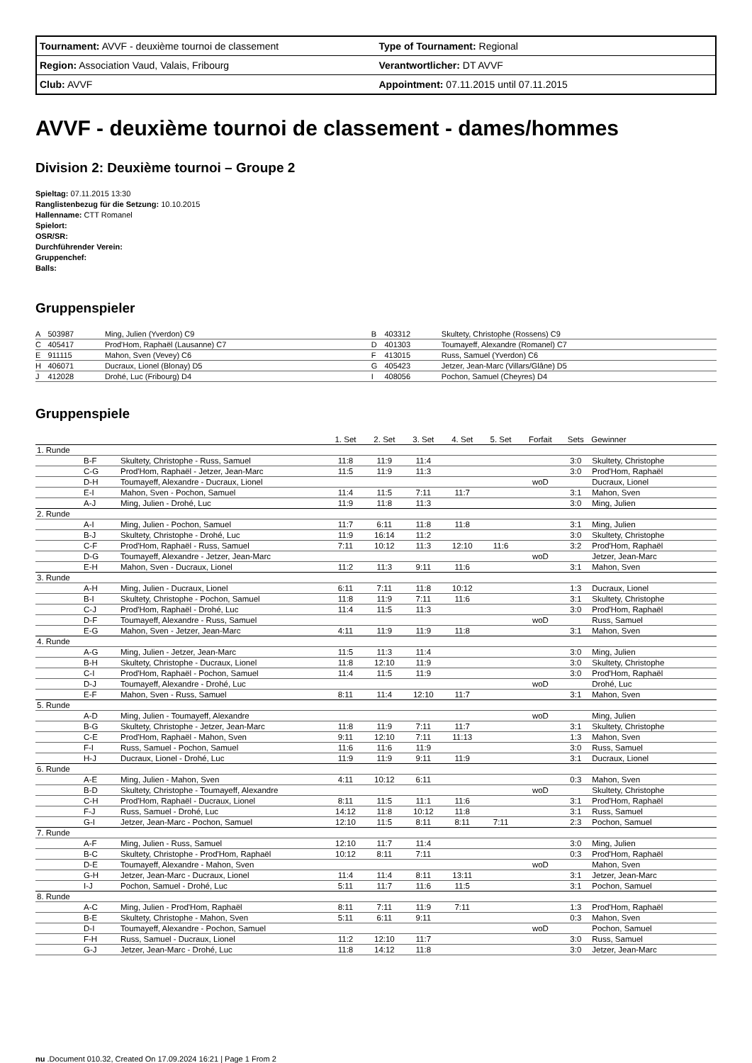| Tournament: AVVF - deuxième tournoi de classement | Type of Tournament: Regional |
| Region: Association Vaud, Valais, Fribourg | Verantwortlicher: DT AVVF |
| Club: AVVF | Appointment: 07.11.2015 until 07.11.2015 |
AVVF - deuxième tournoi de classement - dames/hommes
Division 2: Deuxième tournoi – Groupe 2
Spieltag: 07.11.2015 13:30
Ranglistenbezug für die Setzung: 10.10.2015
Hallenname: CTT Romanel
Spielort:
OSR/SR:
Durchführender Verein:
Gruppenchef:
Balls:
Gruppenspieler
| A | 503987 | Ming, Julien (Yverdon) C9 | B | 403312 | Skultety, Christophe (Rossens) C9 |
| C | 405417 | Prod'Hom, Raphaël (Lausanne) C7 | D | 401303 | Toumayeff, Alexandre (Romanel) C7 |
| E | 911115 | Mahon, Sven (Vevey) C6 | F | 413015 | Russ, Samuel (Yverdon) C6 |
| H | 406071 | Ducraux, Lionel (Blonay) D5 | G | 405423 | Jetzer, Jean-Marc (Villars/Glâne) D5 |
| J | 412028 | Drohé, Luc (Fribourg) D4 | I | 408056 | Pochon, Samuel (Cheyres) D4 |
Gruppenspiele
| | | | 1. Set | 2. Set | 3. Set | 4. Set | 5. Set | Forfait | Sets | Gewinner |
| --- | --- | --- | --- | --- | --- | --- | --- | --- | --- | --- |
| 1. Runde | | | | | | | | | | |
| | B-F | Skultety, Christophe - Russ, Samuel | 11:8 | 11:9 | 11:4 | | | | 3:0 | Skultety, Christophe |
| | C-G | Prod'Hom, Raphaël - Jetzer, Jean-Marc | 11:5 | 11:9 | 11:3 | | | | 3:0 | Prod'Hom, Raphaël |
| | D-H | Toumayeff, Alexandre - Ducraux, Lionel | | | | | | woD | | Ducraux, Lionel |
| | E-I | Mahon, Sven - Pochon, Samuel | 11:4 | 11:5 | 7:11 | 11:7 | | | 3:1 | Mahon, Sven |
| | A-J | Ming, Julien - Drohé, Luc | 11:9 | 11:8 | 11:3 | | | | 3:0 | Ming, Julien |
| 2. Runde | | | | | | | | | | |
| | A-I | Ming, Julien - Pochon, Samuel | 11:7 | 6:11 | 11:8 | 11:8 | | | 3:1 | Ming, Julien |
| | B-J | Skultety, Christophe - Drohé, Luc | 11:9 | 16:14 | 11:2 | | | | 3:0 | Skultety, Christophe |
| | C-F | Prod'Hom, Raphaël - Russ, Samuel | 7:11 | 10:12 | 11:3 | 12:10 | 11:6 | | 3:2 | Prod'Hom, Raphaël |
| | D-G | Toumayeff, Alexandre - Jetzer, Jean-Marc | | | | | | woD | | Jetzer, Jean-Marc |
| | E-H | Mahon, Sven - Ducraux, Lionel | 11:2 | 11:3 | 9:11 | 11:6 | | | 3:1 | Mahon, Sven |
| 3. Runde | | | | | | | | | | |
| | A-H | Ming, Julien - Ducraux, Lionel | 6:11 | 7:11 | 11:8 | 10:12 | | | 1:3 | Ducraux, Lionel |
| | B-I | Skultety, Christophe - Pochon, Samuel | 11:8 | 11:9 | 7:11 | 11:6 | | | 3:1 | Skultety, Christophe |
| | C-J | Prod'Hom, Raphaël - Drohé, Luc | 11:4 | 11:5 | 11:3 | | | | 3:0 | Prod'Hom, Raphaël |
| | D-F | Toumayeff, Alexandre - Russ, Samuel | | | | | | woD | | Russ, Samuel |
| | E-G | Mahon, Sven - Jetzer, Jean-Marc | 4:11 | 11:9 | 11:9 | 11:8 | | | 3:1 | Mahon, Sven |
| 4. Runde | | | | | | | | | | |
| | A-G | Ming, Julien - Jetzer, Jean-Marc | 11:5 | 11:3 | 11:4 | | | | 3:0 | Ming, Julien |
| | B-H | Skultety, Christophe - Ducraux, Lionel | 11:8 | 12:10 | 11:9 | | | | 3:0 | Skultety, Christophe |
| | C-I | Prod'Hom, Raphaël - Pochon, Samuel | 11:4 | 11:5 | 11:9 | | | | 3:0 | Prod'Hom, Raphaël |
| | D-J | Toumayeff, Alexandre - Drohé, Luc | | | | | | woD | | Drohé, Luc |
| | E-F | Mahon, Sven - Russ, Samuel | 8:11 | 11:4 | 12:10 | 11:7 | | | 3:1 | Mahon, Sven |
| 5. Runde | | | | | | | | | | |
| | A-D | Ming, Julien - Toumayeff, Alexandre | | | | | | woD | | Ming, Julien |
| | B-G | Skultety, Christophe - Jetzer, Jean-Marc | 11:8 | 11:9 | 7:11 | 11:7 | | | 3:1 | Skultety, Christophe |
| | C-E | Prod'Hom, Raphaël - Mahon, Sven | 9:11 | 12:10 | 7:11 | 11:13 | | | 1:3 | Mahon, Sven |
| | F-I | Russ, Samuel - Pochon, Samuel | 11:6 | 11:6 | 11:9 | | | | 3:0 | Russ, Samuel |
| | H-J | Ducraux, Lionel - Drohé, Luc | 11:9 | 11:9 | 9:11 | 11:9 | | | 3:1 | Ducraux, Lionel |
| 6. Runde | | | | | | | | | | |
| | A-E | Ming, Julien - Mahon, Sven | 4:11 | 10:12 | 6:11 | | | | 0:3 | Mahon, Sven |
| | B-D | Skultety, Christophe - Toumayeff, Alexandre | | | | | | woD | | Skultety, Christophe |
| | C-H | Prod'Hom, Raphaël - Ducraux, Lionel | 8:11 | 11:5 | 11:1 | 11:6 | | | 3:1 | Prod'Hom, Raphaël |
| | F-J | Russ, Samuel - Drohé, Luc | 14:12 | 11:8 | 10:12 | 11:8 | | | 3:1 | Russ, Samuel |
| | G-I | Jetzer, Jean-Marc - Pochon, Samuel | 12:10 | 11:5 | 8:11 | 8:11 | 7:11 | | 2:3 | Pochon, Samuel |
| 7. Runde | | | | | | | | | | |
| | A-F | Ming, Julien - Russ, Samuel | 12:10 | 11:7 | 11:4 | | | | 3:0 | Ming, Julien |
| | B-C | Skultety, Christophe - Prod'Hom, Raphaël | 10:12 | 8:11 | 7:11 | | | | 0:3 | Prod'Hom, Raphaël |
| | D-E | Toumayeff, Alexandre - Mahon, Sven | | | | | | woD | | Mahon, Sven |
| | G-H | Jetzer, Jean-Marc - Ducraux, Lionel | 11:4 | 11:4 | 8:11 | 13:11 | | | 3:1 | Jetzer, Jean-Marc |
| | I-J | Pochon, Samuel - Drohé, Luc | 5:11 | 11:7 | 11:6 | 11:5 | | | 3:1 | Pochon, Samuel |
| 8. Runde | | | | | | | | | | |
| | A-C | Ming, Julien - Prod'Hom, Raphaël | 8:11 | 7:11 | 11:9 | 7:11 | | | 1:3 | Prod'Hom, Raphaël |
| | B-E | Skultety, Christophe - Mahon, Sven | 5:11 | 6:11 | 9:11 | | | | 0:3 | Mahon, Sven |
| | D-I | Toumayeff, Alexandre - Pochon, Samuel | | | | | | woD | | Pochon, Samuel |
| | F-H | Russ, Samuel - Ducraux, Lionel | 11:2 | 12:10 | 11:7 | | | | 3:0 | Russ, Samuel |
| | G-J | Jetzer, Jean-Marc - Drohé, Luc | 11:8 | 14:12 | 11:8 | | | | 3:0 | Jetzer, Jean-Marc |
nu .Document 010.32, Created On 17.09.2024 16:21 | Page 1 From 2